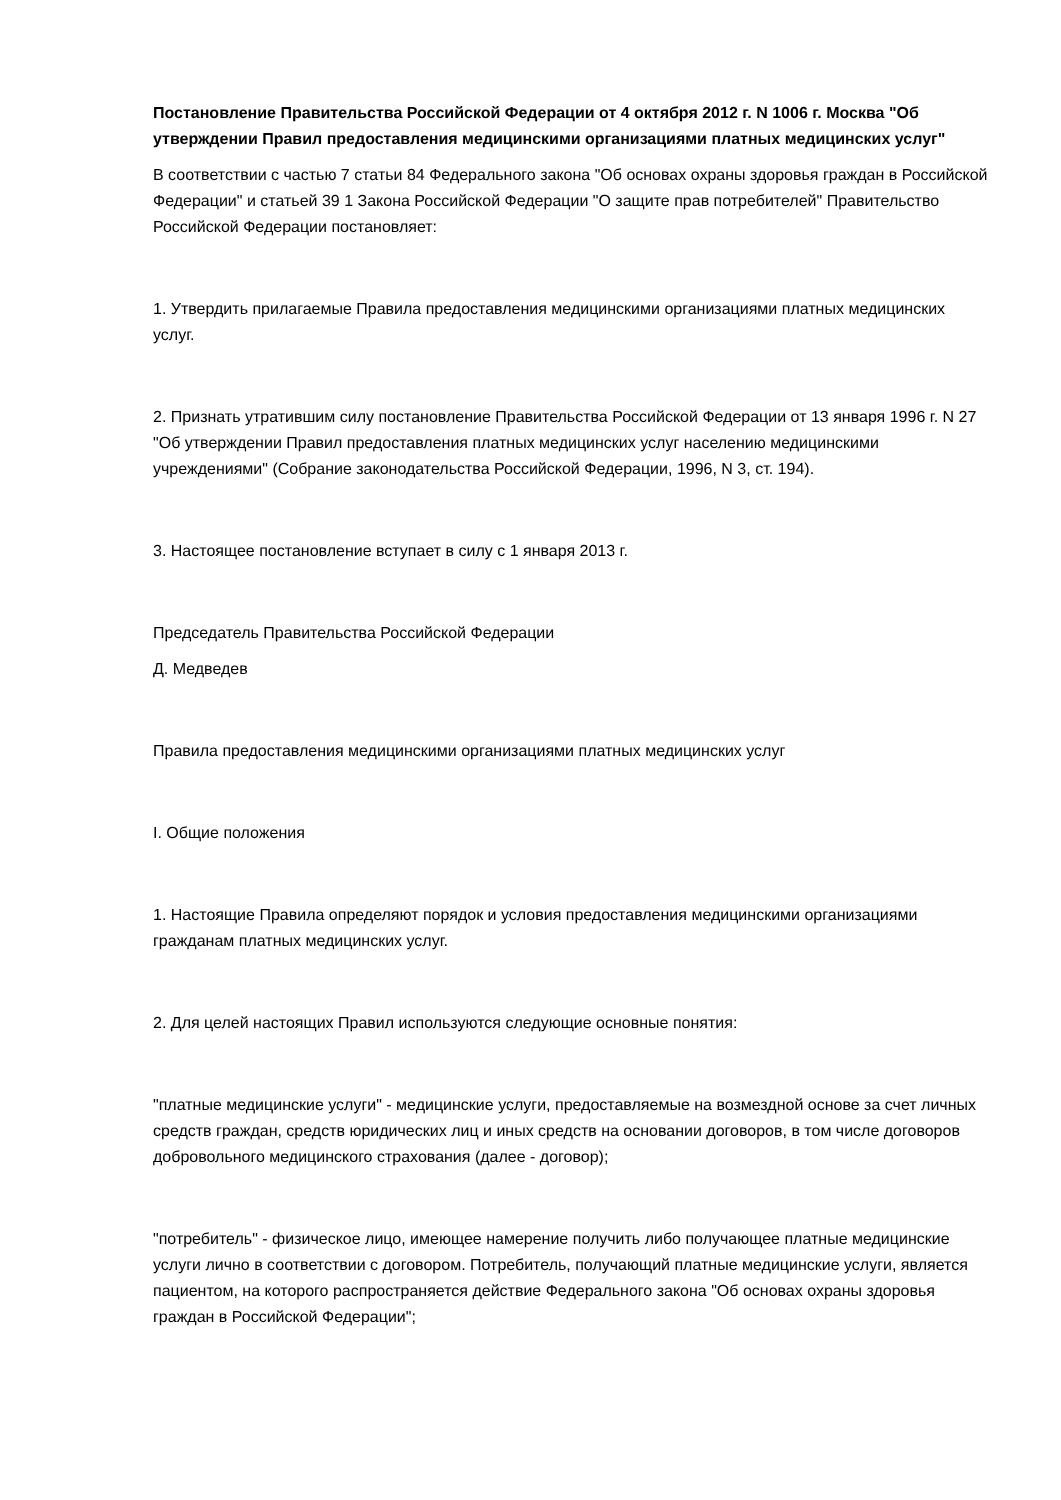Постановление Правительства Российской Федерации от 4 октября 2012 г. N 1006 г. Москва "Об утверждении Правил предоставления медицинскими организациями платных медицинских услуг"
В соответствии с частью 7 статьи 84 Федерального закона "Об основах охраны здоровья граждан в Российской Федерации" и статьей 39 1 Закона Российской Федерации "О защите прав потребителей" Правительство Российской Федерации постановляет:
1. Утвердить прилагаемые Правила предоставления медицинскими организациями платных медицинских услуг.
2. Признать утратившим силу постановление Правительства Российской Федерации от 13 января 1996 г. N 27 "Об утверждении Правил предоставления платных медицинских услуг населению медицинскими учреждениями" (Собрание законодательства Российской Федерации, 1996, N 3, ст. 194).
3. Настоящее постановление вступает в силу с 1 января 2013 г.
Председатель Правительства Российской Федерации
Д. Медведев
Правила предоставления медицинскими организациями платных медицинских услуг
I. Общие положения
1. Настоящие Правила определяют порядок и условия предоставления медицинскими организациями гражданам платных медицинских услуг.
2. Для целей настоящих Правил используются следующие основные понятия:
"платные медицинские услуги" - медицинские услуги, предоставляемые на возмездной основе за счет личных средств граждан, средств юридических лиц и иных средств на основании договоров, в том числе договоров добровольного медицинского страхования (далее - договор);
"потребитель" - физическое лицо, имеющее намерение получить либо получающее платные медицинские услуги лично в соответствии с договором. Потребитель, получающий платные медицинские услуги, является пациентом, на которого распространяется действие Федерального закона "Об основах охраны здоровья граждан в Российской Федерации";